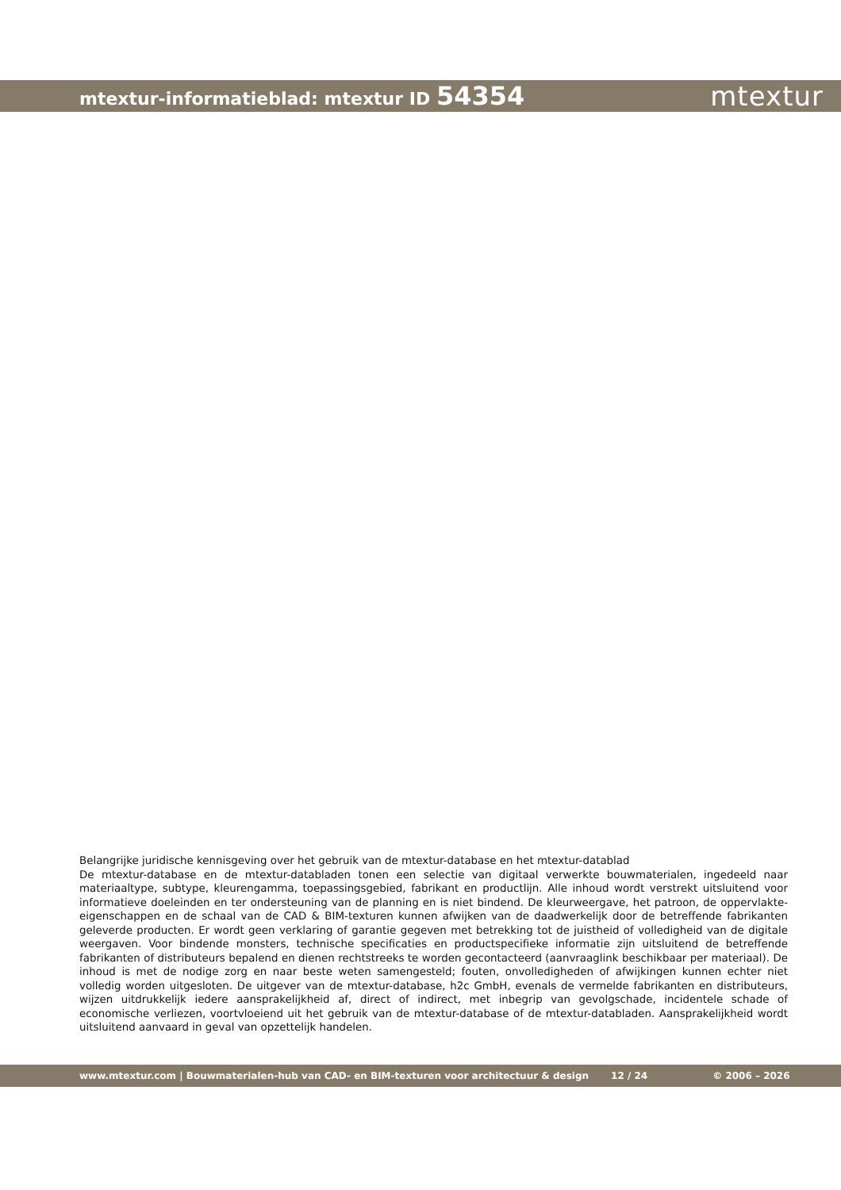mtextur-informatieblad: mtextur ID 54354
mtextur
Belangrijke juridische kennisgeving over het gebruik van de mtextur-database en het mtextur-datablad
De mtextur-database en de mtextur-databladen tonen een selectie van digitaal verwerkte bouwmaterialen, ingedeeld naar materiaaltype, subtype, kleurengamma, toepassingsgebied, fabrikant en productlijn. Alle inhoud wordt verstrekt uitsluitend voor informatieve doeleinden en ter ondersteuning van de planning en is niet bindend. De kleurweergave, het patroon, de oppervlakte-eigenschappen en de schaal van de CAD & BIM-texturen kunnen afwijken van de daadwerkelijk door de betreffende fabrikanten geleverde producten. Er wordt geen verklaring of garantie gegeven met betrekking tot de juistheid of volledigheid van de digitale weergaven. Voor bindende monsters, technische specificaties en productspecifieke informatie zijn uitsluitend de betreffende fabrikanten of distributeurs bepalend en dienen rechtstreeks te worden gecontacteerd (aanvraaglink beschikbaar per materiaal). De inhoud is met de nodige zorg en naar beste weten samengesteld; fouten, onvolledigheden of afwijkingen kunnen echter niet volledig worden uitgesloten. De uitgever van de mtextur-database, h2c GmbH, evenals de vermelde fabrikanten en distributeurs, wijzen uitdrukkelijk iedere aansprakelijkheid af, direct of indirect, met inbegrip van gevolgschade, incidentele schade of economische verliezen, voortvloeiend uit het gebruik van de mtextur-database of de mtextur-databladen. Aansprakelijkheid wordt uitsluitend aanvaard in geval van opzettelijk handelen.
www.mtextur.com | Bouwmaterialen-hub van CAD- en BIM-texturen voor architectuur & design 12 / 24 © 2006 – 2026